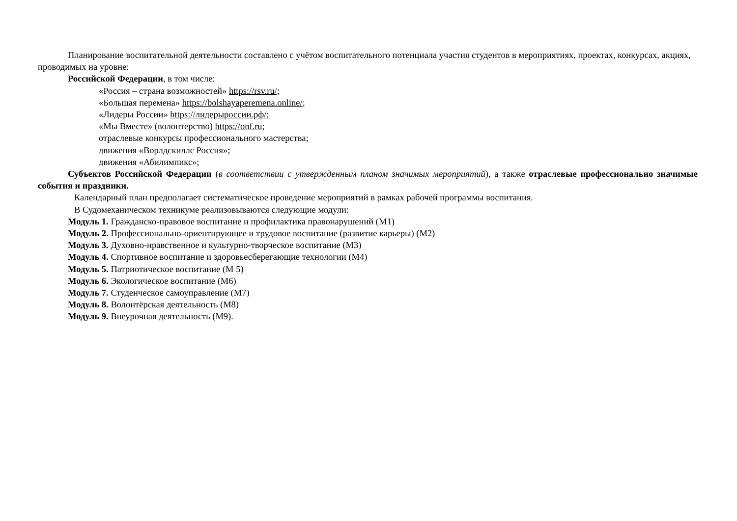Планирование воспитательной деятельности составлено с учётом воспитательного потенциала участия студентов в мероприятиях, проектах, конкурсах, акциях, проводимых на уровне:
Российской Федерации, в том числе:
«Россия – страна возможностей» https://rsv.ru/;
«Большая перемена» https://bolshayaperemena.online/;
«Лидеры России» https://лидерыроссии.рф/;
«Мы Вместе» (волонтерство) https://onf.ru;
отраслевые конкурсы профессионального мастерства;
движения «Ворлдскиллс Россия»;
движения «Абилимпикс»;
Субъектов Российской Федерации (в соответствии с утвержденным планом значимых мероприятий), а также отраслевые профессионально значимые события и праздники.
Календарный план предполагает систематическое проведение мероприятий в рамках рабочей программы воспитания.
В Судомеханическом техникуме реализовываются следующие модули:
Модуль 1. Гражданско-правовое воспитание и профилактика правонарушений (М1)
Модуль 2. Профессионально-ориентирующее и трудовое воспитание (развитие карьеры) (М2)
Модуль 3. Духовно-нравственное и культурно-творческое воспитание (М3)
Модуль 4. Спортивное воспитание и здоровьесберегающие технологии (М4)
Модуль 5. Патриотическое воспитание (М 5)
Модуль 6. Экологическое воспитание (М6)
Модуль 7. Студенческое самоуправление (М7)
Модуль 8. Волонтёрская деятельность (М8)
Модуль 9. Внеурочная деятельность (М9).